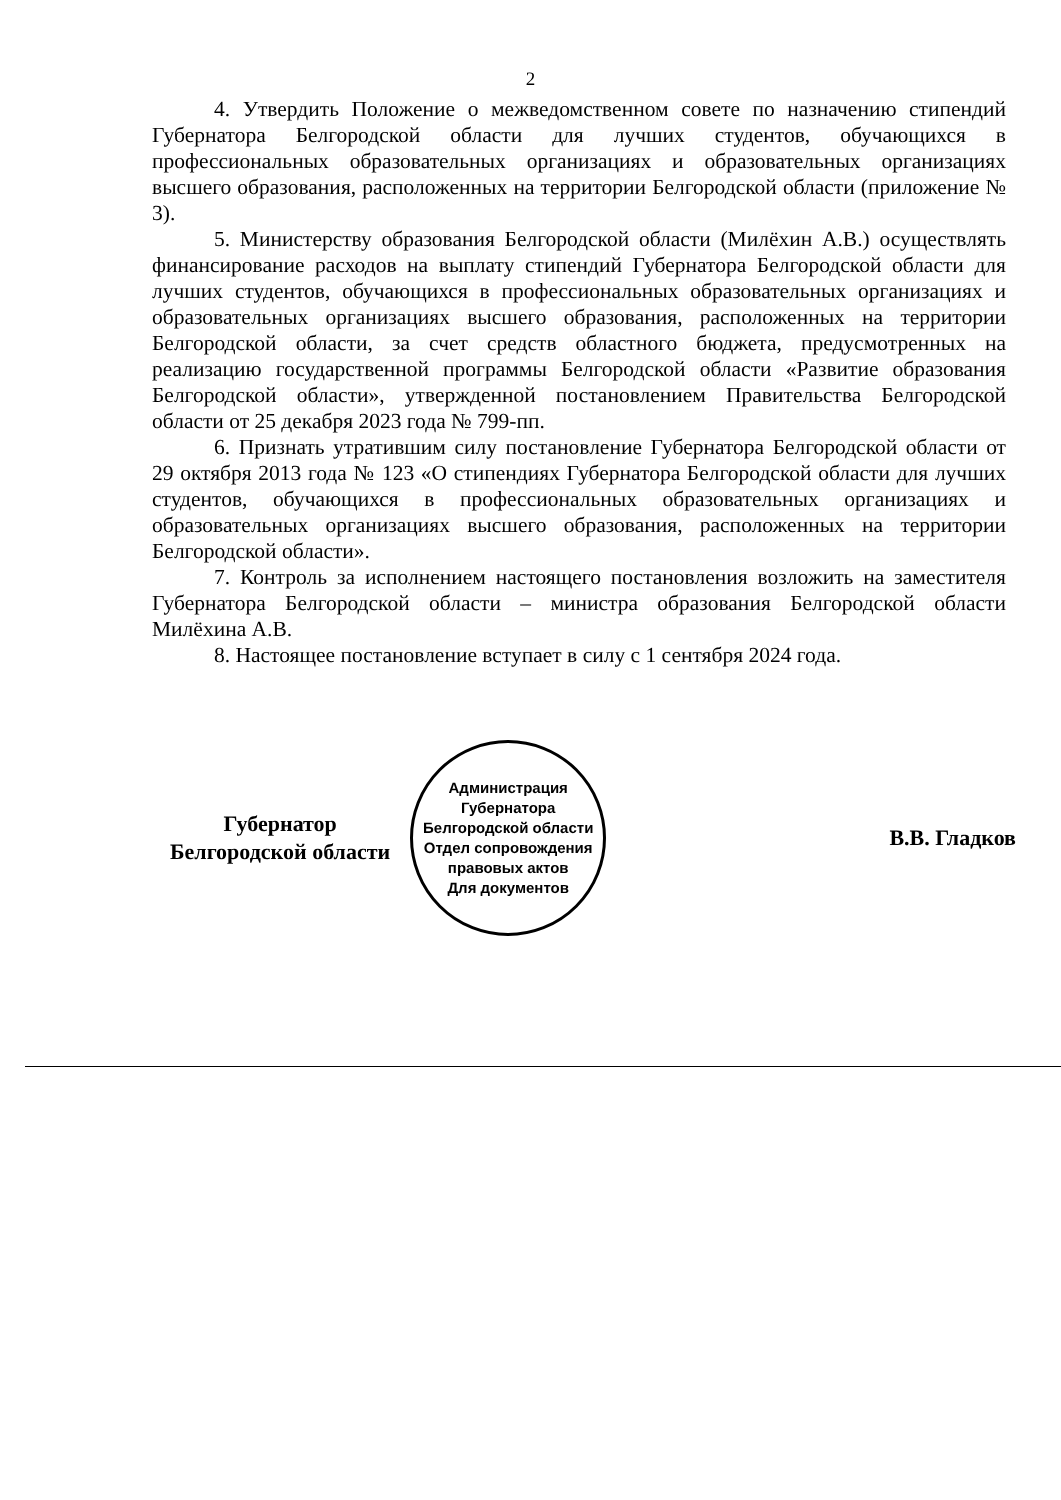2
4. Утвердить Положение о межведомственном совете по назначению стипендий Губернатора Белгородской области для лучших студентов, обучающихся в профессиональных образовательных организациях и образовательных организациях высшего образования, расположенных на территории Белгородской области (приложение № 3).
5. Министерству образования Белгородской области (Милёхин А.В.) осуществлять финансирование расходов на выплату стипендий Губернатора Белгородской области для лучших студентов, обучающихся в профессиональных образовательных организациях и образовательных организациях высшего образования, расположенных на территории Белгородской области, за счет средств областного бюджета, предусмотренных на реализацию государственной программы Белгородской области «Развитие образования Белгородской области», утвержденной постановлением Правительства Белгородской области от 25 декабря 2023 года № 799-пп.
6. Признать утратившим силу постановление Губернатора Белгородской области от 29 октября 2013 года № 123 «О стипендиях Губернатора Белгородской области для лучших студентов, обучающихся в профессиональных образовательных организациях и образовательных организациях высшего образования, расположенных на территории Белгородской области».
7. Контроль за исполнением настоящего постановления возложить на заместителя Губернатора Белгородской области – министра образования Белгородской области Милёхина А.В.
8. Настоящее постановление вступает в силу с 1 сентября 2024 года.
Губернатор
Белгородской области
Администрация Губернатора Белгородской области
Отдел сопровождения правовых актов
Для документов
В.В. Гладков